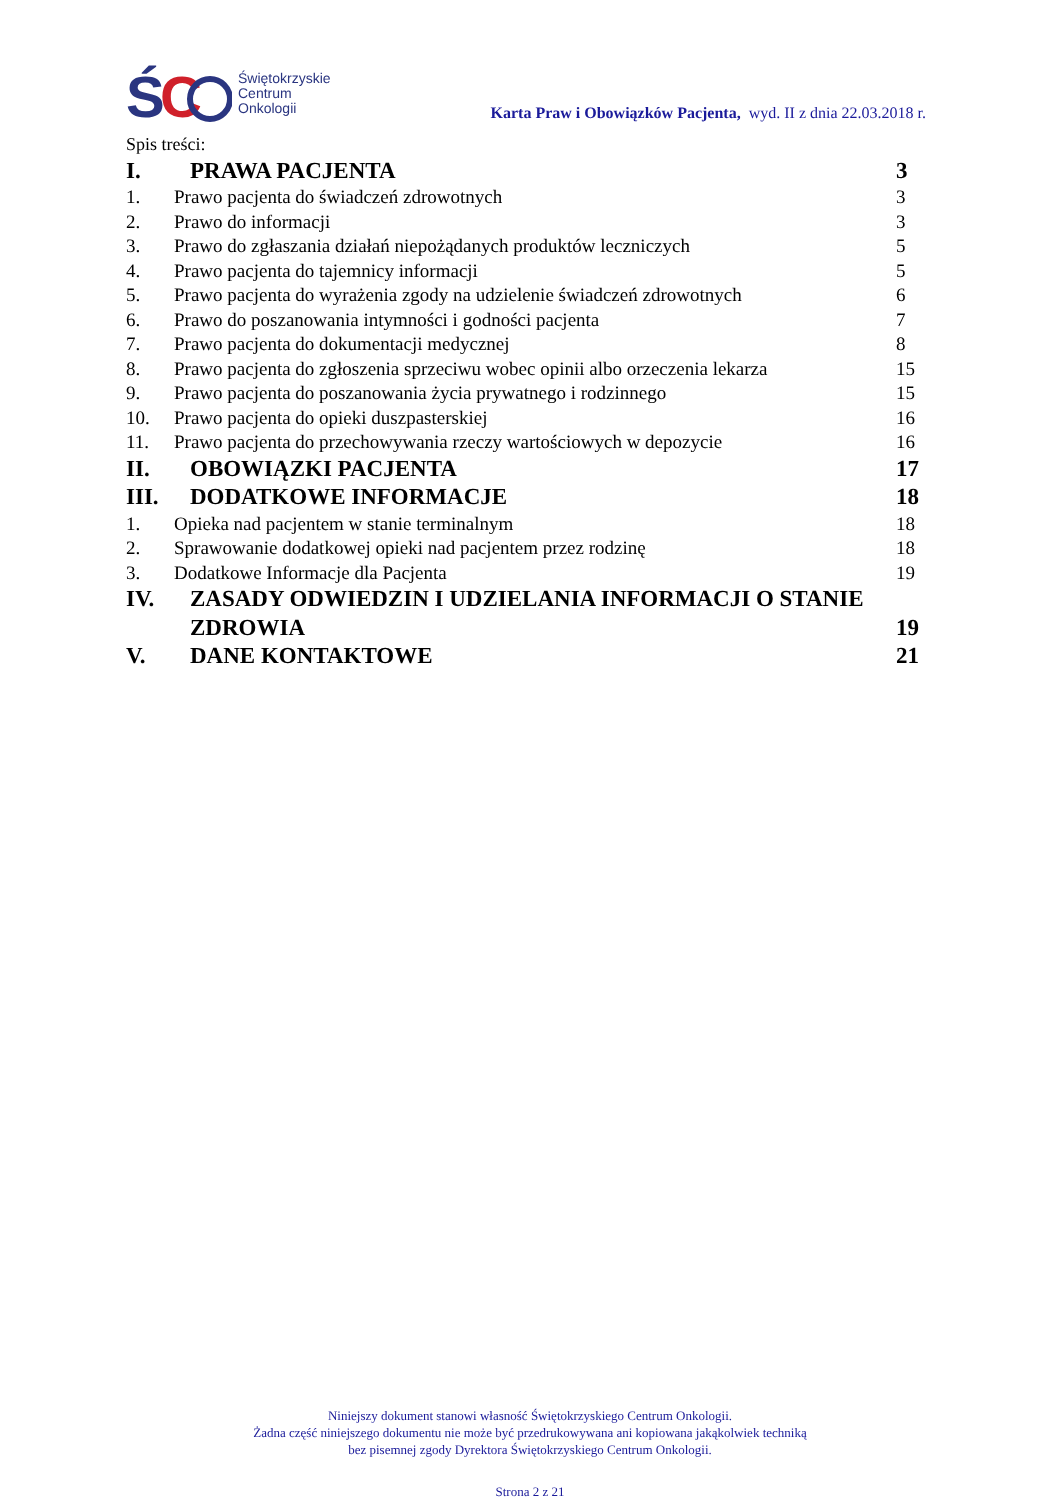Ś
C
Świętokrzyskie
Centrum
Onkologii
Karta Praw i Obowiązków Pacjenta, wyd. II z dnia 22.03.2018 r.
Spis treści:
I. PRAWA PACJENTA 3
1. Prawo pacjenta do świadczeń zdrowotnych 3
2. Prawo do informacji 3
3. Prawo do zgłaszania działań niepożądanych produktów leczniczych 5
4. Prawo pacjenta do tajemnicy informacji 5
5. Prawo pacjenta do wyrażenia zgody na udzielenie świadczeń zdrowotnych 6
6. Prawo do poszanowania intymności i godności pacjenta 7
7. Prawo pacjenta do dokumentacji medycznej 8
8. Prawo pacjenta do zgłoszenia sprzeciwu wobec opinii albo orzeczenia lekarza 15
9. Prawo pacjenta do poszanowania życia prywatnego i rodzinnego 15
10. Prawo pacjenta do opieki duszpasterskiej 16
11. Prawo pacjenta do przechowywania rzeczy wartościowych w depozycie 16
II. OBOWIĄZKI PACJENTA 17
III. DODATKOWE INFORMACJE 18
1. Opieka nad pacjentem w stanie terminalnym 18
2. Sprawowanie dodatkowej opieki nad pacjentem przez rodzinę 18
3. Dodatkowe Informacje dla Pacjenta 19
IV. ZASADY ODWIEDZIN I UDZIELANIA INFORMACJI O STANIE
ZDROWIA 19
V. DANE KONTAKTOWE 21
Niniejszy dokument stanowi własność Świętokrzyskiego Centrum Onkologii.
Żadna część niniejszego dokumentu nie może być przedrukowywana ani kopiowana jakąkolwiek techniką
bez pisemnej zgody Dyrektora Świętokrzyskiego Centrum Onkologii.
Strona 2 z 21